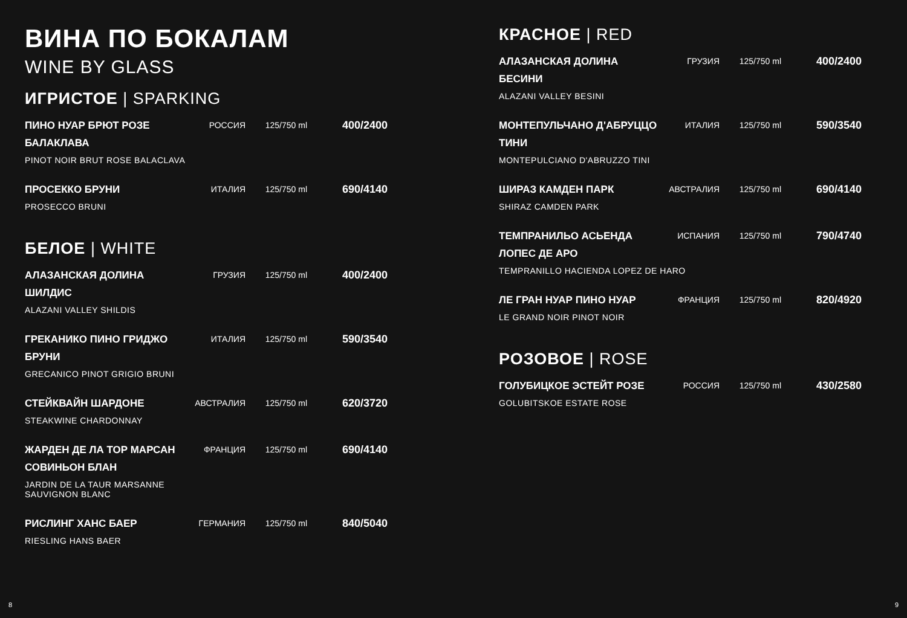ВИНА ПО БОКАЛАМ
WINE BY GLASS
ИГРИСТОЕ | SPARKING
| ПИНО НУАР БРЮТ РОЗЕ БАЛАКЛАВА | РОССИЯ | 125/750 ml | 400/2400 |
| PINOT NOIR BRUT ROSE BALACLAVA | | | |
| ПРОСЕККО БРУНИ | ИТАЛИЯ | 125/750 ml | 690/4140 |
| PROSECCO BRUNI | | | |
БЕЛОЕ | WHITE
| АЛАЗАНСКАЯ ДОЛИНА ШИЛДИС | ГРУЗИЯ | 125/750 ml | 400/2400 |
| ALAZANI VALLEY SHILDIS | | | |
| ГРЕКАНИКО ПИНО ГРИДЖО БРУНИ | ИТАЛИЯ | 125/750 ml | 590/3540 |
| GRECANICO PINOT GRIGIO BRUNI | | | |
| СТЕЙКВАЙН ШАРДОНЕ | АВСТРАЛИЯ | 125/750 ml | 620/3720 |
| STEAKWINE CHARDONNAY | | | |
| ЖАРДЕН ДЕ ЛА ТОР МАРСАН СОВИНЬОН БЛАН | ФРАНЦИЯ | 125/750 ml | 690/4140 |
| JARDIN DE LA TAUR MARSANNE SAUVIGNON BLANC | | | |
| РИСЛИНГ ХАНС БАЕР | ГЕРМАНИЯ | 125/750 ml | 840/5040 |
| RIESLING HANS BAER | | | |
8
КРАСНОЕ | RED
| АЛАЗАНСКАЯ ДОЛИНА БЕСИНИ | ГРУЗИЯ | 125/750 ml | 400/2400 |
| ALAZANI VALLEY BESINI | | | |
| МОНТЕПУЛЬЧАНО Д'АБРУЦЦО ТИНИ | ИТАЛИЯ | 125/750 ml | 590/3540 |
| MONTEPULCIANO D'ABRUZZO TINI | | | |
| ШИРАЗ КАМДЕН ПАРК | АВСТРАЛИЯ | 125/750 ml | 690/4140 |
| SHIRAZ CAMDEN PARK | | | |
| ТЕМПРАНИЛЬО АСЬЕНДА ЛОПЕС ДЕ АРО | ИСПАНИЯ | 125/750 ml | 790/4740 |
| TEMPRANILLO HACIENDA LOPEZ DE HARO | | | |
| ЛЕ ГРАН НУАР ПИНО НУАР | ФРАНЦИЯ | 125/750 ml | 820/4920 |
| LE GRAND NOIR PINOT NOIR | | | |
РОЗОВОЕ | ROSE
| ГОЛУБИЦКОЕ ЭСТЕЙТ РОЗЕ | РОССИЯ | 125/750 ml | 430/2580 |
| GOLUBITSKOE ESTATE ROSE | | | |
9